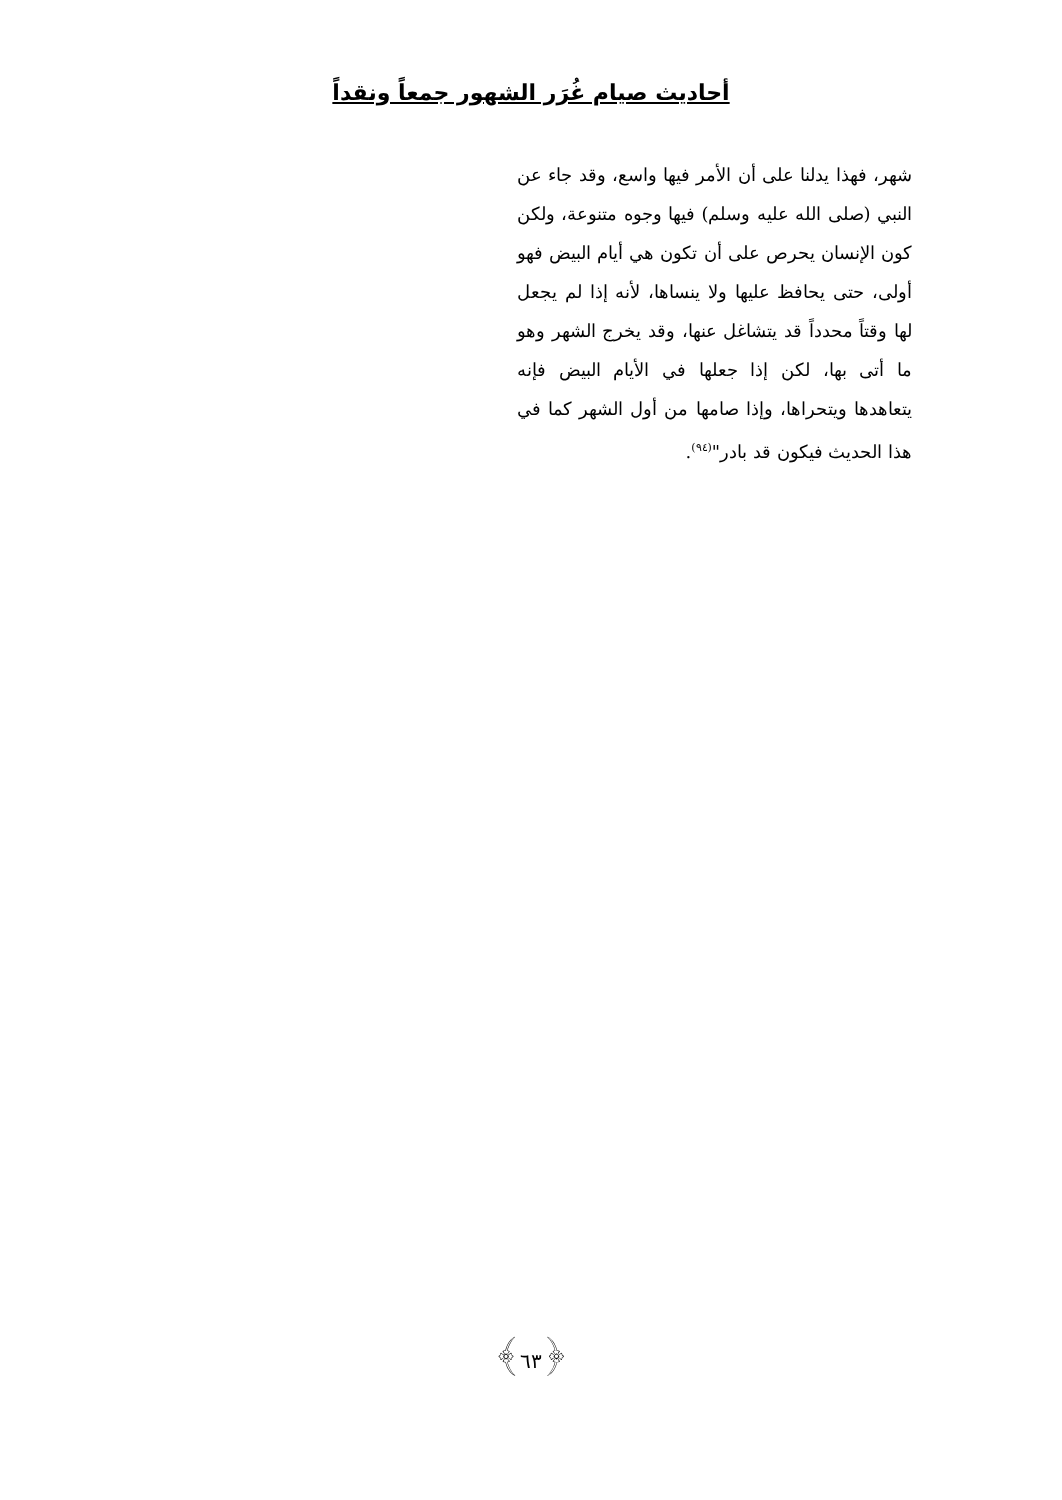أحاديث صيام غُرَر الشهور جمعاً ونقداً
شهر، فهذا يدلنا على أن الأمر فيها واسع، وقد جاء عن النبي (صلى الله عليه وسلم) فيها وجوه متنوعة، ولكن كون الإنسان يحرص على أن تكون هي أيام البيض فهو أولى، حتى يحافظ عليها ولا ينساها، لأنه إذا لم يجعل لها وقتاً محدداً قد يتشاغل عنها، وقد يخرج الشهر وهو ما أتى بها، لكن إذا جعلها في الأيام البيض فإنه يتعاهدها ويتحراها، وإذا صامها من أول الشهر كما في هذا الحديث فيكون قد بادر"<sup>(٩٤)</sup>.
﴿٦٣﴾